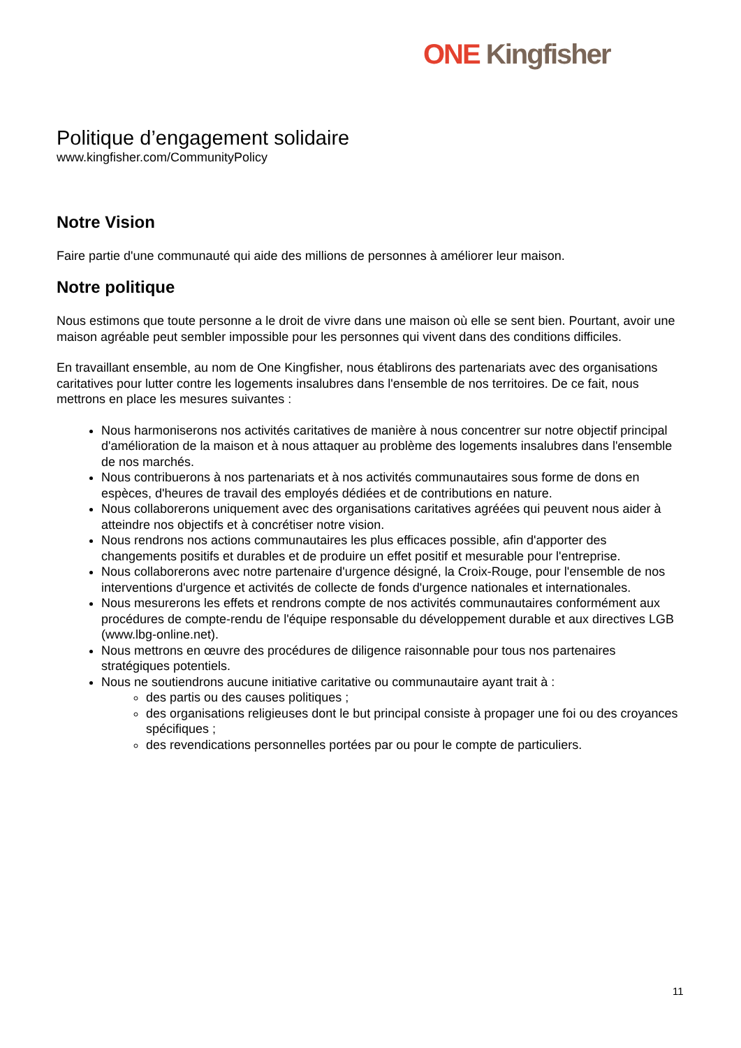ONE Kingfisher
Politique d’engagement solidaire
www.kingfisher.com/CommunityPolicy
Notre Vision
Faire partie d'une communauté qui aide des millions de personnes à améliorer leur maison.
Notre politique
Nous estimons que toute personne a le droit de vivre dans une maison où elle se sent bien. Pourtant, avoir une maison agréable peut sembler impossible pour les personnes qui vivent dans des conditions difficiles.
En travaillant ensemble, au nom de One Kingfisher, nous établirons des partenariats avec des organisations caritatives pour lutter contre les logements insalubres dans l'ensemble de nos territoires. De ce fait, nous mettrons en place les mesures suivantes :
Nous harmoniserons nos activités caritatives de manière à nous concentrer sur notre objectif principal d'amélioration de la maison et à nous attaquer au problème des logements insalubres dans l'ensemble de nos marchés.
Nous contribuerons à nos partenariats et à nos activités communautaires sous forme de dons en espèces, d'heures de travail des employés dédiées et de contributions en nature.
Nous collaborerons uniquement avec des organisations caritatives agréées qui peuvent nous aider à atteindre nos objectifs et à concrétiser notre vision.
Nous rendrons nos actions communautaires les plus efficaces possible, afin d'apporter des changements positifs et durables et de produire un effet positif et mesurable pour l'entreprise.
Nous collaborerons avec notre partenaire d'urgence désigné, la Croix-Rouge, pour l'ensemble de nos interventions d'urgence et activités de collecte de fonds d'urgence nationales et internationales.
Nous mesurerons les effets et rendrons compte de nos activités communautaires conformément aux procédures de compte-rendu de l'équipe responsable du développement durable et aux directives LGB (www.lbg-online.net).
Nous mettrons en œuvre des procédures de diligence raisonnable pour tous nos partenaires stratégiques potentiels.
Nous ne soutiendrons aucune initiative caritative ou communautaire ayant trait à :
des partis ou des causes politiques ;
des organisations religieuses dont le but principal consiste à propager une foi ou des croyances spécifiques ;
des revendications personnelles portées par ou pour le compte de particuliers.
11